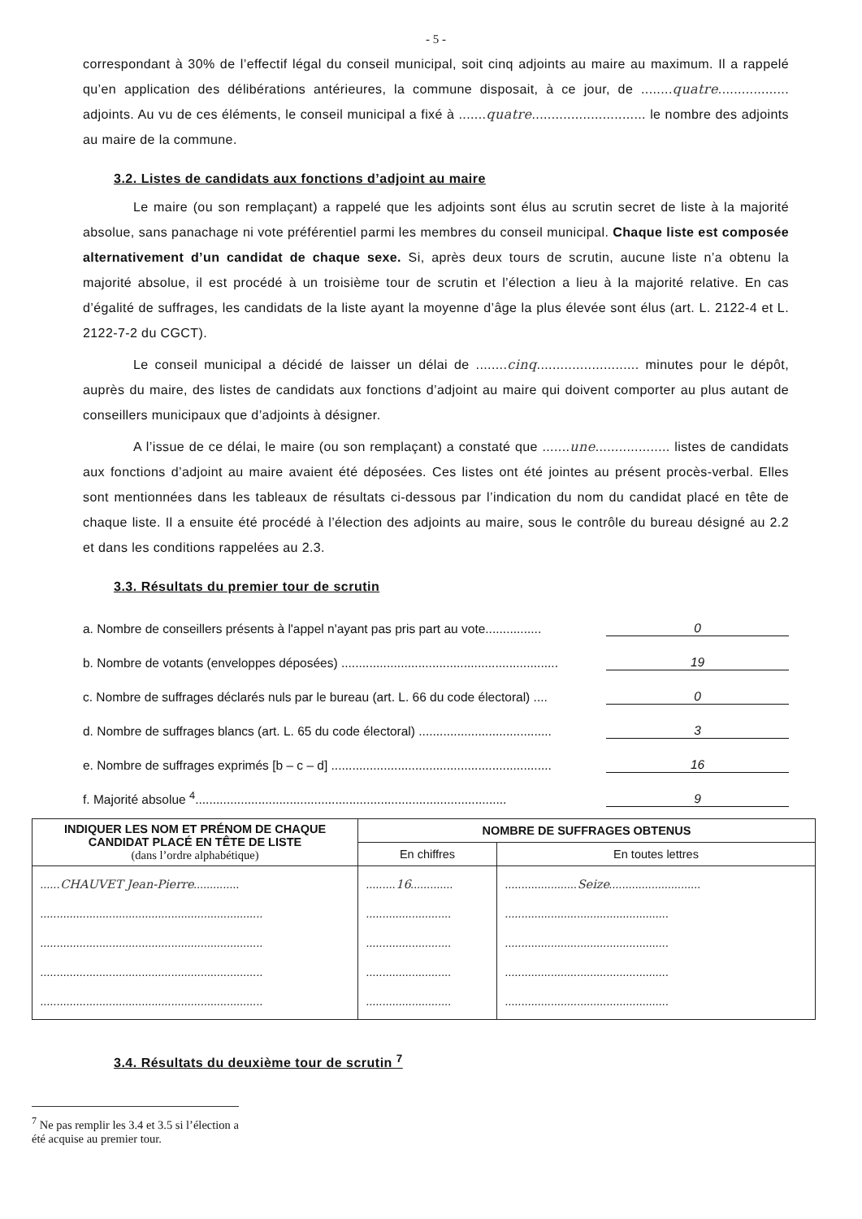- 5 -
correspondant à 30% de l’effectif légal du conseil municipal, soit cinq adjoints au maire au maximum. Il a rappelé qu’en application des délibérations antérieures, la commune disposait, à ce jour, de ........quatre.................. adjoints. Au vu de ces éléments, le conseil municipal a fixé à .......quatre............................. le nombre des adjoints au maire de la commune.
3.2. Listes de candidats aux fonctions d’adjoint au maire
Le maire (ou son remplaçant) a rappelé que les adjoints sont élus au scrutin secret de liste à la majorité absolue, sans panachage ni vote préférentiel parmi les membres du conseil municipal. Chaque liste est composée alternativement d’un candidat de chaque sexe. Si, après deux tours de scrutin, aucune liste n’a obtenu la majorité absolue, il est procédé à un troisième tour de scrutin et l’élection a lieu à la majorité relative. En cas d’égalité de suffrages, les candidats de la liste ayant la moyenne d’âge la plus élevée sont élus (art. L. 2122-4 et L. 2122-7-2 du CGCT).
Le conseil municipal a décidé de laisser un délai de ........cinq.......................... minutes pour le dépôt, auprès du maire, des listes de candidats aux fonctions d’adjoint au maire qui doivent comporter au plus autant de conseillers municipaux que d’adjoints à désigner.
A l’issue de ce délai, le maire (ou son remplaçant) a constaté que .......une................... listes de candidats aux fonctions d’adjoint au maire avaient été déposées. Ces listes ont été jointes au présent procès-verbal. Elles sont mentionnées dans les tableaux de résultats ci-dessous par l’indication du nom du candidat placé en tête de chaque liste. Il a ensuite été procédé à l’élection des adjoints au maire, sous le contrôle du bureau désigné au 2.2 et dans les conditions rappelées au 2.3.
3.3. Résultats du premier tour de scrutin
a. Nombre de conseillers présents à l'appel n'ayant pas pris part au vote................ 0
b. Nombre de votants (enveloppes déposées) .............................................................. 19
c. Nombre de suffrages déclarés nuls par le bureau (art. L. 66 du code électoral) .... 0
d. Nombre de suffrages blancs (art. L. 65 du code électoral) ...................................... 3
e. Nombre de suffrages exprimés [b – c – d] ............................................................... 16
f. Majorité absolue <sup>4</sup>......................................................................................... 9
| INDIQUER LES NOM ET PRÉNOM DE CHAQUE CANDIDAT PLACÉ EN TÊTE DE LISTE (dans l’ordre alphabétique) | NOMBRE DE SUFFRAGES OBTENUS | |
| --- | --- | --- |
| | En chiffres | En toutes lettres |
| ...... CHAUVET Jean-Pierre .............. .................................................................... .................................................................... .................................................................... .................................................................... | ......... 16 ............. .......................... .......................... .......................... .......................... | ...................... Seize ............................ .................................................. .................................................. .................................................. .................................................. |
3.4. Résultats du deuxième tour de scrutin <sup>7</sup>
<sup>7</sup> Ne pas remplir les 3.4 et 3.5 si l’élection a été acquise au premier tour.